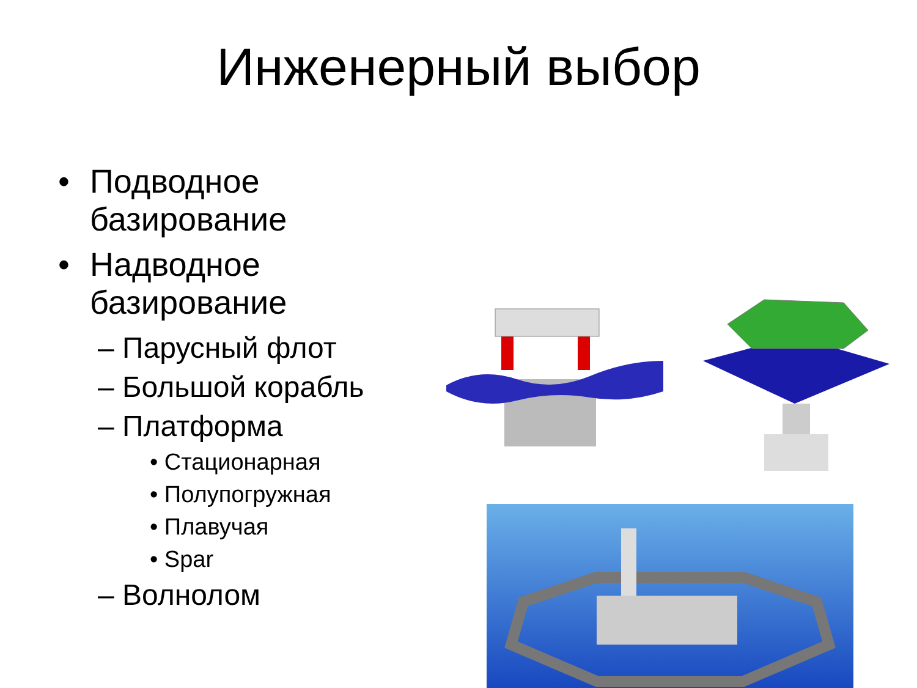Инженерный выбор
• Подводное
базирование
• Надводное
базирование
– Парусный флот
– Большой корабль
– Платформа
• Стационарная
• Полупогружная
• Плавучая
• Spar
– Волнолом